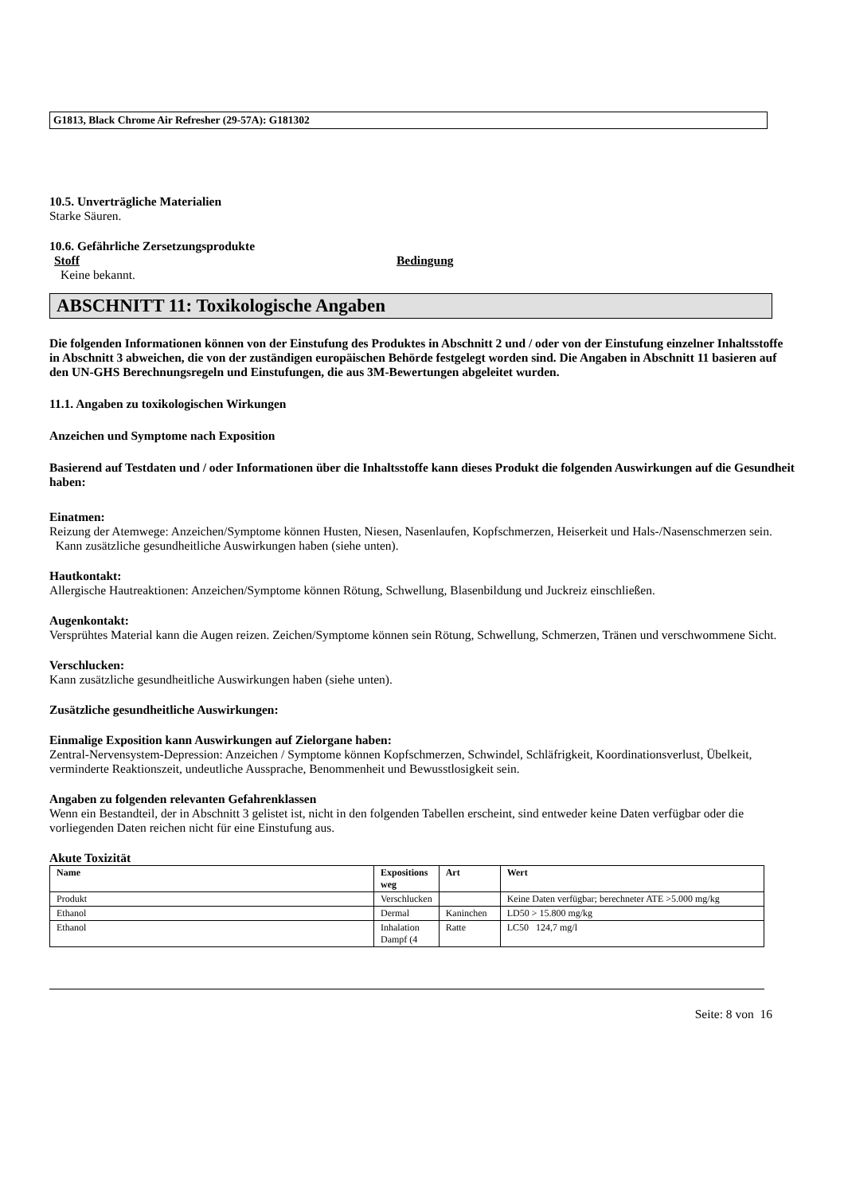G1813, Black Chrome Air Refresher (29-57A): G181302
10.5. Unverträgliche Materialien
Starke Säuren.
10.6. Gefährliche Zersetzungsprodukte
Stoff Bedingung
Keine bekannt.
ABSCHNITT 11: Toxikologische Angaben
Die folgenden Informationen können von der Einstufung des Produktes in Abschnitt 2 und / oder von der Einstufung einzelner Inhaltsstoffe in Abschnitt 3 abweichen, die von der zuständigen europäischen Behörde festgelegt worden sind. Die Angaben in Abschnitt 11 basieren auf den UN-GHS Berechnungsregeln und Einstufungen, die aus 3M-Bewertungen abgeleitet wurden.
11.1. Angaben zu toxikologischen Wirkungen
Anzeichen und Symptome nach Exposition
Basierend auf Testdaten und / oder Informationen über die Inhaltsstoffe kann dieses Produkt die folgenden Auswirkungen auf die Gesundheit haben:
Einatmen:
Reizung der Atemwege: Anzeichen/Symptome können Husten, Niesen, Nasenlaufen, Kopfschmerzen, Heiserkeit und Hals-/Nasenschmerzen sein. Kann zusätzliche gesundheitliche Auswirkungen haben (siehe unten).
Hautkontakt:
Allergische Hautreaktionen: Anzeichen/Symptome können Rötung, Schwellung, Blasenbildung und Juckreiz einschließen.
Augenkontakt:
Versprühtes Material kann die Augen reizen. Zeichen/Symptome können sein Rötung, Schwellung, Schmerzen, Tränen und verschwommene Sicht.
Verschlucken:
Kann zusätzliche gesundheitliche Auswirkungen haben (siehe unten).
Zusätzliche gesundheitliche Auswirkungen:
Einmalige Exposition kann Auswirkungen auf Zielorgane haben:
Zentral-Nervensystem-Depression: Anzeichen / Symptome können Kopfschmerzen, Schwindel, Schläfrigkeit, Koordinationsverlust, Übelkeit, verminderte Reaktionszeit, undeutliche Aussprache, Benommenheit und Bewusstlosigkeit sein.
Angaben zu folgenden relevanten Gefahrenklassen
Wenn ein Bestandteil, der in Abschnitt 3 gelistet ist, nicht in den folgenden Tabellen erscheint, sind entweder keine Daten verfügbar oder die vorliegenden Daten reichen nicht für eine Einstufung aus.
Akute Toxizität
| Name | Expositions weg | Art | Wert |
| --- | --- | --- | --- |
| Produkt | Verschlucken | | Keine Daten verfügbar; berechneter ATE >5.000 mg/kg |
| Ethanol | Dermal | Kaninchen | LD50 > 15.800 mg/kg |
| Ethanol | Inhalation Dampf (4 | Ratte | LC50 124,7 mg/l |
Seite: 8 von 16